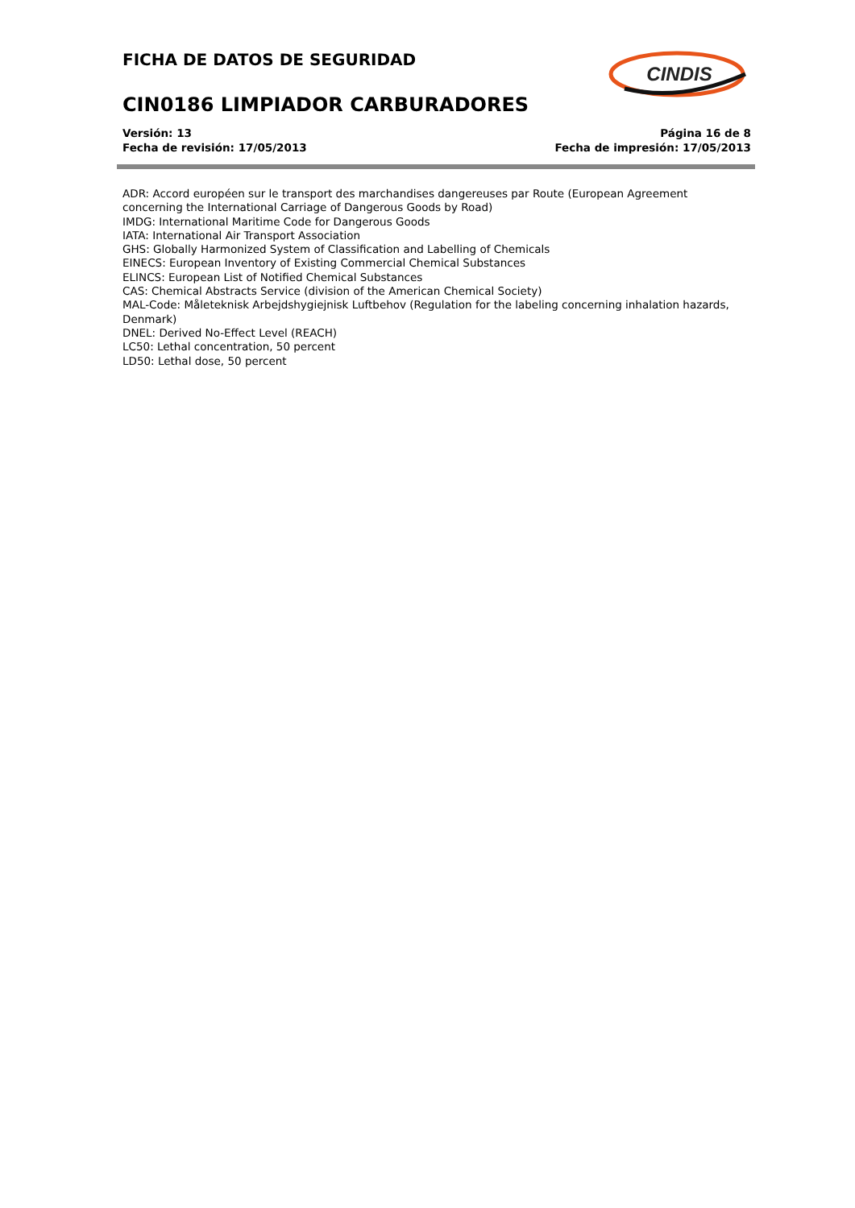FICHA DE DATOS DE SEGURIDAD
CIN0186 LIMPIADOR CARBURADORES
Versión: 13
Fecha de revisión: 17/05/2013
Página 16 de 8
Fecha de impresión: 17/05/2013
CINDIS
ADR: Accord européen sur le transport des marchandises dangereuses par Route (European Agreement concerning the International Carriage of Dangerous Goods by Road)
IMDG: International Maritime Code for Dangerous Goods
IATA: International Air Transport Association
GHS: Globally Harmonized System of Classification and Labelling of Chemicals
EINECS: European Inventory of Existing Commercial Chemical Substances
ELINCS: European List of Notified Chemical Substances
CAS: Chemical Abstracts Service (division of the American Chemical Society)
MAL-Code: Måleteknisk Arbejdshygiejnisk Luftbehov (Regulation for the labeling concerning inhalation hazards, Denmark)
DNEL: Derived No-Effect Level (REACH)
LC50: Lethal concentration, 50 percent
LD50: Lethal dose, 50 percent